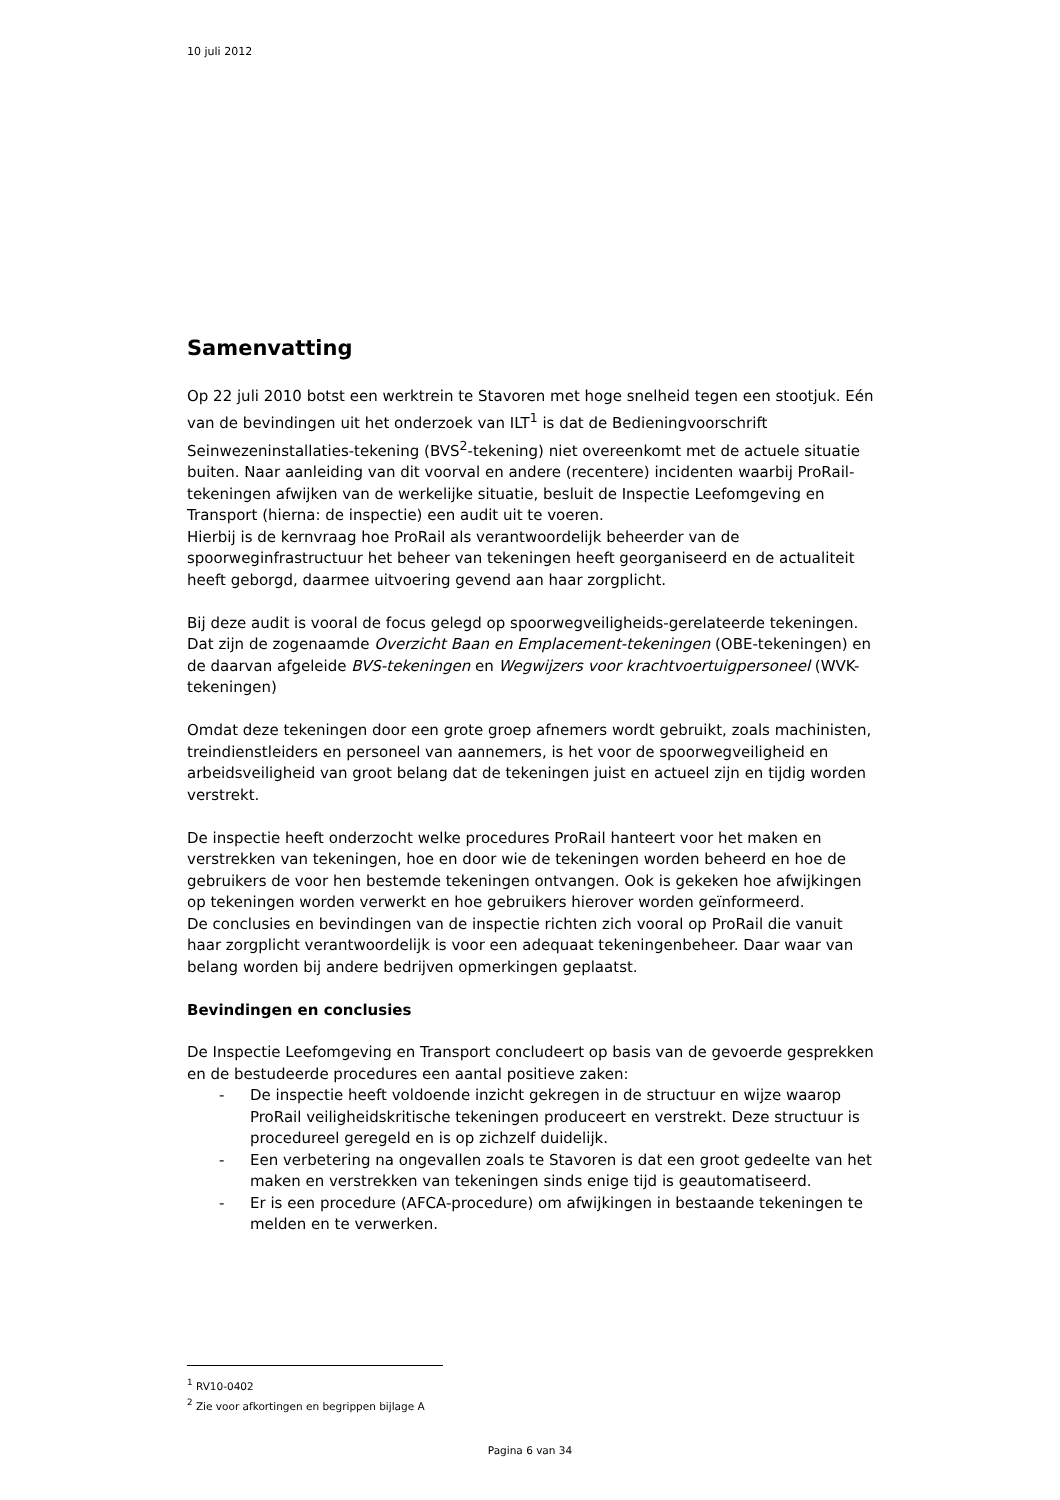10 juli 2012
Samenvatting
Op 22 juli 2010 botst een werktrein te Stavoren met hoge snelheid tegen een stootjuk. Eén van de bevindingen uit het onderzoek van ILT<sup>1</sup> is dat de Bedieningvoorschrift Seinwezeninstallaties-tekening (BVS<sup>2</sup>-tekening) niet overeenkomt met de actuele situatie buiten. Naar aanleiding van dit voorval en andere (recentere) incidenten waarbij ProRail-tekeningen afwijken van de werkelijke situatie, besluit de Inspectie Leefomgeving en Transport (hierna: de inspectie) een audit uit te voeren.
Hierbij is de kernvraag hoe ProRail als verantwoordelijk beheerder van de spoorweginfrastructuur het beheer van tekeningen heeft georganiseerd en de actualiteit heeft geborgd, daarmee uitvoering gevend aan haar zorgplicht.
Bij deze audit is vooral de focus gelegd op spoorwegveiligheids-gerelateerde tekeningen. Dat zijn de zogenaamde Overzicht Baan en Emplacement-tekeningen (OBE-tekeningen) en de daarvan afgeleide BVS-tekeningen en Wegwijzers voor krachtvoertuigpersoneel (WVK-tekeningen)
Omdat deze tekeningen door een grote groep afnemers wordt gebruikt, zoals machinisten, treindienstleiders en personeel van aannemers, is het voor de spoorwegveiligheid en arbeidsveiligheid van groot belang dat de tekeningen juist en actueel zijn en tijdig worden verstrekt.
De inspectie heeft onderzocht welke procedures ProRail hanteert voor het maken en verstrekken van tekeningen, hoe en door wie de tekeningen worden beheerd en hoe de gebruikers de voor hen bestemde tekeningen ontvangen. Ook is gekeken hoe afwijkingen op tekeningen worden verwerkt en hoe gebruikers hierover worden geïnformeerd.
De conclusies en bevindingen van de inspectie richten zich vooral op ProRail die vanuit haar zorgplicht verantwoordelijk is voor een adequaat tekeningenbeheer. Daar waar van belang worden bij andere bedrijven opmerkingen geplaatst.
Bevindingen en conclusies
De Inspectie Leefomgeving en Transport concludeert op basis van de gevoerde gesprekken en de bestudeerde procedures een aantal positieve zaken:
- De inspectie heeft voldoende inzicht gekregen in de structuur en wijze waarop ProRail veiligheidskritische tekeningen produceert en verstrekt. Deze structuur is procedureel geregeld en is op zichzelf duidelijk.
- Een verbetering na ongevallen zoals te Stavoren is dat een groot gedeelte van het maken en verstrekken van tekeningen sinds enige tijd is geautomatiseerd.
- Er is een procedure (AFCA-procedure) om afwijkingen in bestaande tekeningen te melden en te verwerken.
<sup>1</sup> RV10-0402
<sup>2</sup> Zie voor afkortingen en begrippen bijlage A
Pagina 6 van 34